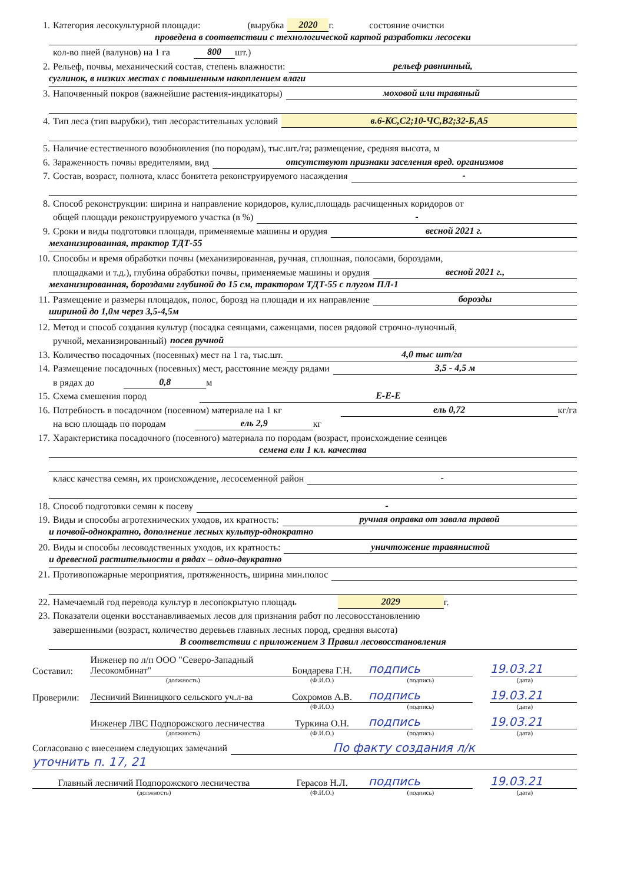1. Категория лесокультурной площади: (вырубка 2020 г. состояние очистки
проведена в соответствии с технологической картой разработки лесосеки
кол-во пней (валунов) на 1 га 800 шт.)
2. Рельеф, почвы, механический состав, степень влажности: рельеф равнинный,
суглинок, в низких местах с повышенным накоплением влаги
3. Напочвенный покров (важнейшие растения-индикаторы) моховой или травяный
4. Тип леса (тип вырубки), тип лесорастительных условий в.6-КС,С2;10-ЧС,В2;32-Б,А5
5. Наличие естественного возобновления (по породам), тыс.шт./га; размещение, средняя высота, м
6. Зараженность почвы вредителями, вид отсутствуют признаки заселения вред. организмов
7. Состав, возраст, полнота, класс бонитета реконструируемого насаждения -
8. Способ реконструкции: ширина и направление коридоров, кулис,площадь расчищенных коридоров от
общей площади реконструируемого участка (в %) -
9. Сроки и виды подготовки площади, применяемые машины и орудия весной 2021 г.
механизированная, трактор ТДТ-55
10. Способы и время обработки почвы (механизированная, ручная, сплошная, полосами, бороздами,
площадками и т.д.), глубина обработки почвы, применяемые машины и орудия весной 2021 г.,
механизированная, бороздами глубиной до 15 см, трактором ТДТ-55 с плугом ПЛ-1
11. Размещение и размеры площадок, полос, борозд на площади и их направление борозды
шириной до 1,0м через 3,5-4,5м
12. Метод и способ создания культур (посадка сеянцами, саженцами, посев рядовой строчно-луночный,
ручной, механизированный) посев ручной
13. Количество посадочных (посевных) мест на 1 га, тыс.шт. 4,0 тыс шт/га
14. Размещение посадочных (посевных) мест, расстояние между рядами 3,5 - 4,5 м
в рядах до 0,8 м
15. Схема смешения пород Е-Е-Е
16. Потребность в посадочном (посевном) материале на 1 кг ель 0,72 кг/га
на всю площадь по породам ель 2,9 кг
17. Характеристика посадочного (посевного) материала по породам (возраст, происхождение сеянцев
семена ели 1 кл. качества
класс качества семян, их происхождение, лесосеменной район -
18. Способ подготовки семян к посеву -
19. Виды и способы агротехнических уходов, их кратность: ручная оправка от завала травой
и почвой-однократно, дополнение лесных культур-однократно
20. Виды и способы лесоводственных уходов, их кратность: уничтожение травянистой
и древесной растительности в рядах – одно-двукратно
21. Противопожарные мероприятия, протяженность, ширина мин.полос
22. Намечаемый год перевода культур в лесопокрытую площадь 2029 г.
23. Показатели оценки восстанавливаемых лесов для признания работ по лесовосстановлению
завершенными (возраст, количество деревьев главных лесных пород, средняя высота)
В соответствии с приложением 3 Правил лесовосстановления
Составил:
Инженер по л/п ООО "Северо-Западный Лесокомбинат"
Бондарева Г.Н.
подпись
19.03.21
(должность) (Ф.И.О.) (подпись) (дата)
Проверили:
Лесничий Винницкого сельского уч.л-ва
Сохромов А.В.
подпись
19.03.21
(Ф.И.О.) (подпись) (дата)
Инженер ЛВС Подпорожского лесничества
Туркина О.Н.
подпись
19.03.21
(должность) (Ф.И.О.) (подпись) (дата)
Согласовано с внесением следующих замечаний По факту создания л/к
уточнить п. 17, 21
Главный лесничий Подпорожского лесничества
Герасов Н.Л.
подпись
19.03.21
(должность) (Ф.И.О.) (подпись) (дата)